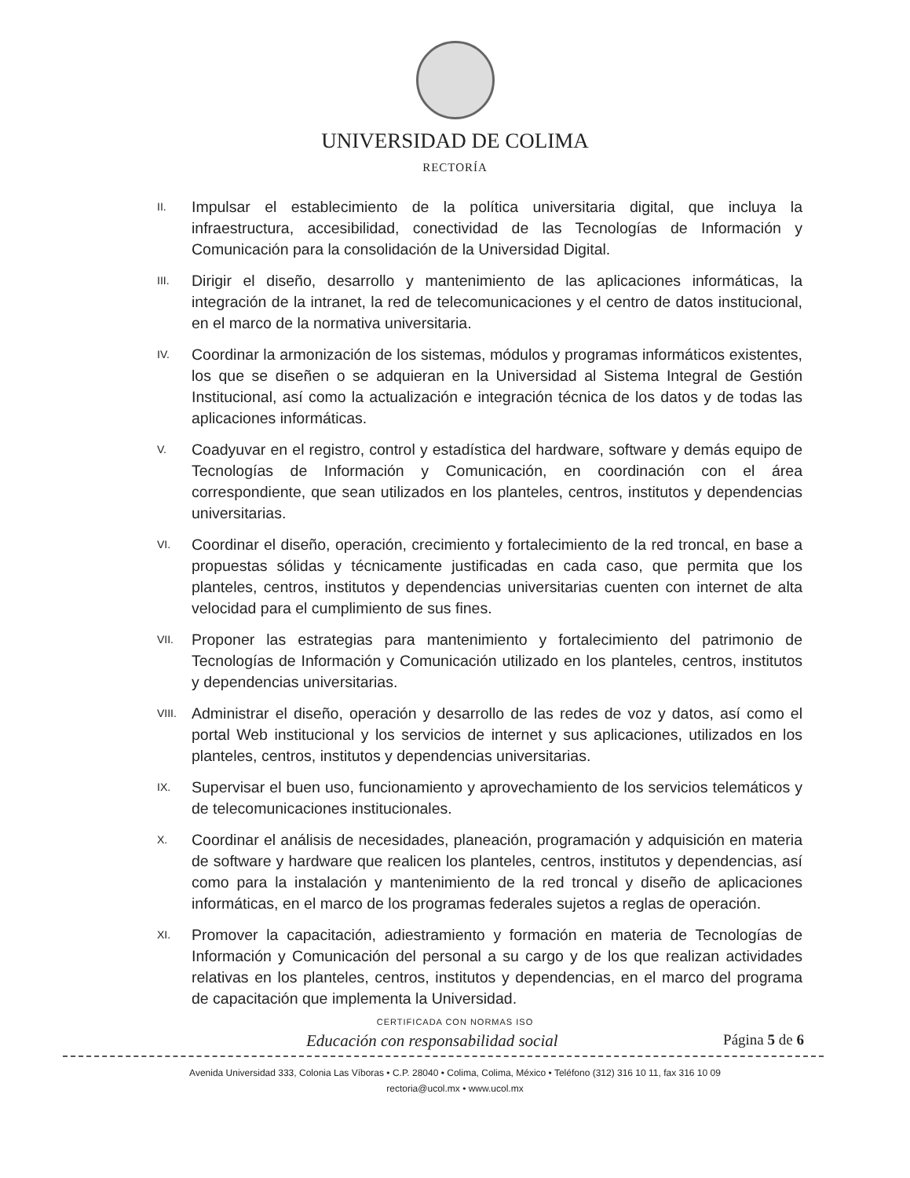UNIVERSIDAD DE COLIMA
RECTORÍA
II. Impulsar el establecimiento de la política universitaria digital, que incluya la infraestructura, accesibilidad, conectividad de las Tecnologías de Información y Comunicación para la consolidación de la Universidad Digital.
III. Dirigir el diseño, desarrollo y mantenimiento de las aplicaciones informáticas, la integración de la intranet, la red de telecomunicaciones y el centro de datos institucional, en el marco de la normativa universitaria.
IV. Coordinar la armonización de los sistemas, módulos y programas informáticos existentes, los que se diseñen o se adquieran en la Universidad al Sistema Integral de Gestión Institucional, así como la actualización e integración técnica de los datos y de todas las aplicaciones informáticas.
V. Coadyuvar en el registro, control y estadística del hardware, software y demás equipo de Tecnologías de Información y Comunicación, en coordinación con el área correspondiente, que sean utilizados en los planteles, centros, institutos y dependencias universitarias.
VI. Coordinar el diseño, operación, crecimiento y fortalecimiento de la red troncal, en base a propuestas sólidas y técnicamente justificadas en cada caso, que permita que los planteles, centros, institutos y dependencias universitarias cuenten con internet de alta velocidad para el cumplimiento de sus fines.
VII. Proponer las estrategias para mantenimiento y fortalecimiento del patrimonio de Tecnologías de Información y Comunicación utilizado en los planteles, centros, institutos y dependencias universitarias.
VIII. Administrar el diseño, operación y desarrollo de las redes de voz y datos, así como el portal Web institucional y los servicios de internet y sus aplicaciones, utilizados en los planteles, centros, institutos y dependencias universitarias.
IX. Supervisar el buen uso, funcionamiento y aprovechamiento de los servicios telemáticos y de telecomunicaciones institucionales.
X. Coordinar el análisis de necesidades, planeación, programación y adquisición en materia de software y hardware que realicen los planteles, centros, institutos y dependencias, así como para la instalación y mantenimiento de la red troncal y diseño de aplicaciones informáticas, en el marco de los programas federales sujetos a reglas de operación.
XI. Promover la capacitación, adiestramiento y formación en materia de Tecnologías de Información y Comunicación del personal a su cargo y de los que realizan actividades relativas en los planteles, centros, institutos y dependencias, en el marco del programa de capacitación que implementa la Universidad.
CERTIFICADA CON NORMAS ISO
Educación con responsabilidad social Página 5 de 6
Avenida Universidad 333, Colonia Las Víboras • C.P. 28040 • Colima, Colima, México • Teléfono (312) 316 10 11, fax 316 10 09
rectoria@ucol.mx • www.ucol.mx